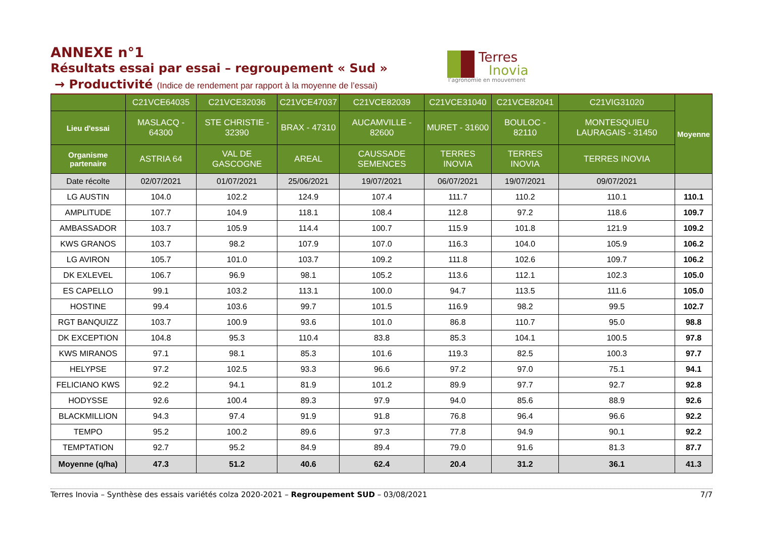ANNEXE n°1
Résultats essai par essai – regroupement « Sud »
→ Productivité (Indice de rendement par rapport à la moyenne de l’essai)
Terres
Inovia
l’agronomie en mouvement
| | C21VCE64035 | C21VCE32036 | C21VCE47037 | C21VCE82039 | C21VCE31040 | C21VCE82041 | C21VIG31020 | Moyenne |
| --- | --- | --- | --- | --- | --- | --- | --- | --- |
| Lieu d'essai | MASLACQ - 64300 | STE CHRISTIE - 32390 | BRAX - 47310 | AUCAMVILLE - 82600 | MURET - 31600 | BOULOC - 82110 | MONTESQUIEU LAURAGAIS - 31450 | |
| Organisme partenaire | ASTRIA 64 | VAL DE GASCOGNE | AREAL | CAUSSADE SEMENCES | TERRES INOVIA | TERRES INOVIA | TERRES INOVIA | |
| Date récolte | 02/07/2021 | 01/07/2021 | 25/06/2021 | 19/07/2021 | 06/07/2021 | 19/07/2021 | 09/07/2021 | |
| LG AUSTIN | 104.0 | 102.2 | 124.9 | 107.4 | 111.7 | 110.2 | 110.1 | 110.1 |
| AMPLITUDE | 107.7 | 104.9 | 118.1 | 108.4 | 112.8 | 97.2 | 118.6 | 109.7 |
| AMBASSADOR | 103.7 | 105.9 | 114.4 | 100.7 | 115.9 | 101.8 | 121.9 | 109.2 |
| KWS GRANOS | 103.7 | 98.2 | 107.9 | 107.0 | 116.3 | 104.0 | 105.9 | 106.2 |
| LG AVIRON | 105.7 | 101.0 | 103.7 | 109.2 | 111.8 | 102.6 | 109.7 | 106.2 |
| DK EXLEVEL | 106.7 | 96.9 | 98.1 | 105.2 | 113.6 | 112.1 | 102.3 | 105.0 |
| ES CAPELLO | 99.1 | 103.2 | 113.1 | 100.0 | 94.7 | 113.5 | 111.6 | 105.0 |
| HOSTINE | 99.4 | 103.6 | 99.7 | 101.5 | 116.9 | 98.2 | 99.5 | 102.7 |
| RGT BANQUIZZ | 103.7 | 100.9 | 93.6 | 101.0 | 86.8 | 110.7 | 95.0 | 98.8 |
| DK EXCEPTION | 104.8 | 95.3 | 110.4 | 83.8 | 85.3 | 104.1 | 100.5 | 97.8 |
| KWS MIRANOS | 97.1 | 98.1 | 85.3 | 101.6 | 119.3 | 82.5 | 100.3 | 97.7 |
| HELYPSE | 97.2 | 102.5 | 93.3 | 96.6 | 97.2 | 97.0 | 75.1 | 94.1 |
| FELICIANO KWS | 92.2 | 94.1 | 81.9 | 101.2 | 89.9 | 97.7 | 92.7 | 92.8 |
| HODYSSE | 92.6 | 100.4 | 89.3 | 97.9 | 94.0 | 85.6 | 88.9 | 92.6 |
| BLACKMILLION | 94.3 | 97.4 | 91.9 | 91.8 | 76.8 | 96.4 | 96.6 | 92.2 |
| TEMPO | 95.2 | 100.2 | 89.6 | 97.3 | 77.8 | 94.9 | 90.1 | 92.2 |
| TEMPTATION | 92.7 | 95.2 | 84.9 | 89.4 | 79.0 | 91.6 | 81.3 | 87.7 |
| Moyenne (q/ha) | 47.3 | 51.2 | 40.6 | 62.4 | 20.4 | 31.2 | 36.1 | 41.3 |
Terres Inovia – Synthèse des essais variétés colza 2020-2021 – Regroupement SUD – 03/08/2021 7/7